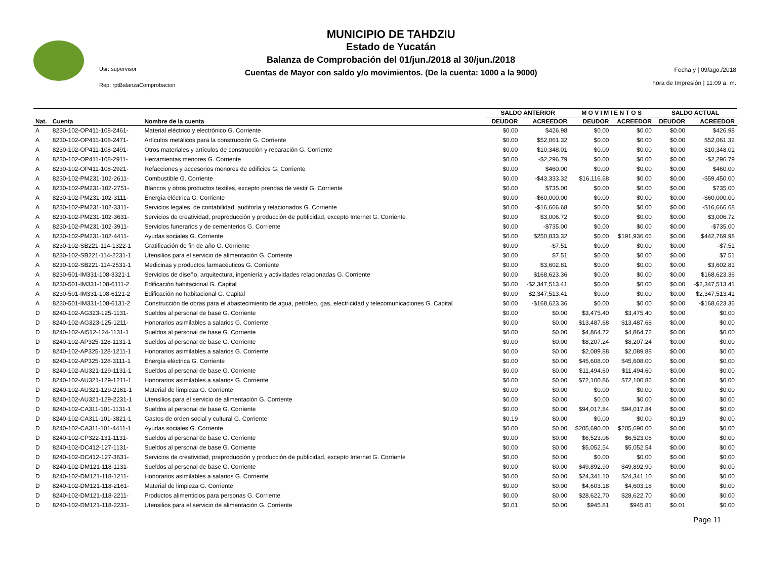Usr: supervisor
Rep: rptBalanzaComprobacion
MUNICIPIO DE TAHDZIU
Estado de Yucatán
Balanza de Comprobación del 01/jun./2018 al 30/jun./2018
Cuentas de Mayor con saldo y/o movimientos. (De la cuenta: 1000 a la 9000)
Fecha y | 09/ago./2018
hora de Impresión | 11:09 a. m.
| | | | SALDO ANTERIOR | | M O V I M I E N T O S | | SALDO ACTUAL | |
| --- | --- | --- | --- | --- | --- | --- | --- | --- |
| Nat. | Cuenta | Nombre de la cuenta | DEUDOR | ACREEDOR | DEUDOR | ACREEDOR | DEUDOR | ACREEDOR |
| A | 8230-102-OP411-108-2461- | Material eléctrico y electrónico G. Corriente | $0.00 | $426.98 | $0.00 | $0.00 | $0.00 | $426.98 |
| A | 8230-102-OP411-108-2471- | Artículos metálicos para la construcción G. Corriente | $0.00 | $52,061.32 | $0.00 | $0.00 | $0.00 | $52,061.32 |
| A | 8230-102-OP411-108-2491- | Otros materiales y artículos de construcción y reparación G. Corriente | $0.00 | $10,348.01 | $0.00 | $0.00 | $0.00 | $10,348.01 |
| A | 8230-102-OP411-108-2911- | Herramientas menores G. Corriente | $0.00 | -$2,296.79 | $0.00 | $0.00 | $0.00 | -$2,296.79 |
| A | 8230-102-OP411-108-2921- | Refacciones y accesorios menores de edificios G. Corriente | $0.00 | $460.00 | $0.00 | $0.00 | $0.00 | $460.00 |
| A | 8230-102-PM231-102-2611- | Combustible G. Corriente | $0.00 | -$43,333.32 | $16,116.68 | $0.00 | $0.00 | -$59,450.00 |
| A | 8230-102-PM231-102-2751- | Blancos y otros productos textiles, excepto prendas de vestir G. Corriente | $0.00 | $735.00 | $0.00 | $0.00 | $0.00 | $735.00 |
| A | 8230-102-PM231-102-3111- | Energía eléctrica G. Corriente | $0.00 | -$60,000.00 | $0.00 | $0.00 | $0.00 | -$60,000.00 |
| A | 8230-102-PM231-102-3311- | Servicios legales, de contabilidad, auditoría y relacionados G. Corriente | $0.00 | -$16,666.68 | $0.00 | $0.00 | $0.00 | -$16,666.68 |
| A | 8230-102-PM231-102-3631- | Servicios de creatividad, preproducción y producción de publicidad, excepto Internet G. Corriente | $0.00 | $3,006.72 | $0.00 | $0.00 | $0.00 | $3,006.72 |
| A | 8230-102-PM231-102-3911- | Servicios funerarios y de cementerios G. Corriente | $0.00 | -$735.00 | $0.00 | $0.00 | $0.00 | -$735.00 |
| A | 8230-102-PM231-102-4411- | Ayudas sociales G. Corriente | $0.00 | $250,833.32 | $0.00 | $191,936.66 | $0.00 | $442,769.98 |
| A | 8230-102-SB221-114-1322-1 | Gratificación de fin de año G. Corriente | $0.00 | -$7.51 | $0.00 | $0.00 | $0.00 | -$7.51 |
| A | 8230-102-SB221-114-2231-1 | Utensilios para el servicio de alimentación G. Corriente | $0.00 | $7.51 | $0.00 | $0.00 | $0.00 | $7.51 |
| A | 8230-102-SB221-114-2531-1 | Medicinas y productos farmacéuticos G. Corriente | $0.00 | $3,602.81 | $0.00 | $0.00 | $0.00 | $3,602.81 |
| A | 8230-501-IM331-108-3321-1 | Servicios de diseño, arquitectura, ingeniería y actividades relacionadas G. Corriente | $0.00 | $168,623.36 | $0.00 | $0.00 | $0.00 | $168,623.36 |
| A | 8230-501-IM331-108-6111-2 | Edificación habitacional G. Capital | $0.00 | -$2,347,513.41 | $0.00 | $0.00 | $0.00 | -$2,347,513.41 |
| A | 8230-501-IM331-108-6121-2 | Edificación no habitacional G. Capital | $0.00 | $2,347,513.41 | $0.00 | $0.00 | $0.00 | $2,347,513.41 |
| A | 8230-501-IM331-108-6131-2 | Construcción de obras para el abastecimiento de agua, petróleo, gas, electricidad y telecomunicaciones G. Capital | $0.00 | -$168,623.36 | $0.00 | $0.00 | $0.00 | -$168,623.36 |
| D | 8240-102-AG323-125-1131- | Sueldos al personal de base G. Corriente | $0.00 | $0.00 | $3,475.40 | $3,475.40 | $0.00 | $0.00 |
| D | 8240-102-AG323-125-1211- | Honorarios asimilables a salarios G. Corriente | $0.00 | $0.00 | $13,487.68 | $13,487.68 | $0.00 | $0.00 |
| D | 8240-102-AI512-124-1131-1 | Sueldos al personal de base G. Corriente | $0.00 | $0.00 | $4,864.72 | $4,864.72 | $0.00 | $0.00 |
| D | 8240-102-AP325-128-1131-1 | Sueldos al personal de base G. Corriente | $0.00 | $0.00 | $8,207.24 | $8,207.24 | $0.00 | $0.00 |
| D | 8240-102-AP325-128-1211-1 | Honorarios asimilables a salarios G. Corriente | $0.00 | $0.00 | $2,089.88 | $2,089.88 | $0.00 | $0.00 |
| D | 8240-102-AP325-128-3111-1 | Energía eléctrica G. Corriente | $0.00 | $0.00 | $45,608.00 | $45,608.00 | $0.00 | $0.00 |
| D | 8240-102-AU321-129-1131-1 | Sueldos al personal de base G. Corriente | $0.00 | $0.00 | $11,494.60 | $11,494.60 | $0.00 | $0.00 |
| D | 8240-102-AU321-129-1211-1 | Honorarios asimilables a salarios G. Corriente | $0.00 | $0.00 | $72,100.86 | $72,100.86 | $0.00 | $0.00 |
| D | 8240-102-AU321-129-2161-1 | Material de limpieza G. Corriente | $0.00 | $0.00 | $0.00 | $0.00 | $0.00 | $0.00 |
| D | 8240-102-AU321-129-2231-1 | Utensilios para el servicio de alimentación G. Corriente | $0.00 | $0.00 | $0.00 | $0.00 | $0.00 | $0.00 |
| D | 8240-102-CA311-101-1131-1 | Sueldos al personal de base G. Corriente | $0.00 | $0.00 | $94,017.84 | $94,017.84 | $0.00 | $0.00 |
| D | 8240-102-CA311-101-3821-1 | Gastos de orden social y cultural G. Corriente | $0.19 | $0.00 | $0.00 | $0.00 | $0.19 | $0.00 |
| D | 8240-102-CA311-101-4411-1 | Ayudas sociales G. Corriente | $0.00 | $0.00 | $205,690.00 | $205,690.00 | $0.00 | $0.00 |
| D | 8240-102-CP322-131-1131- | Sueldos al personal de base G. Corriente | $0.00 | $0.00 | $6,523.06 | $6,523.06 | $0.00 | $0.00 |
| D | 8240-102-DC412-127-1131- | Sueldos al personal de base G. Corriente | $0.00 | $0.00 | $5,052.54 | $5,052.54 | $0.00 | $0.00 |
| D | 8240-102-DC412-127-3631- | Servicios de creatividad, preproducción y producción de publicidad, excepto Internet G. Corriente | $0.00 | $0.00 | $0.00 | $0.00 | $0.00 | $0.00 |
| D | 8240-102-DM121-118-1131- | Sueldos al personal de base G. Corriente | $0.00 | $0.00 | $49,892.90 | $49,892.90 | $0.00 | $0.00 |
| D | 8240-102-DM121-118-1211- | Honorarios asimilables a salarios G. Corriente | $0.00 | $0.00 | $24,341.10 | $24,341.10 | $0.00 | $0.00 |
| D | 8240-102-DM121-118-2161- | Material de limpieza G. Corriente | $0.00 | $0.00 | $4,603.18 | $4,603.18 | $0.00 | $0.00 |
| D | 8240-102-DM121-118-2211- | Productos alimenticios para personas G. Corriente | $0.00 | $0.00 | $28,622.70 | $28,622.70 | $0.00 | $0.00 |
| D | 8240-102-DM121-118-2231- | Utensilios para el servicio de alimentación G. Corriente | $0.01 | $0.00 | $945.81 | $945.81 | $0.01 | $0.00 |
Page 11